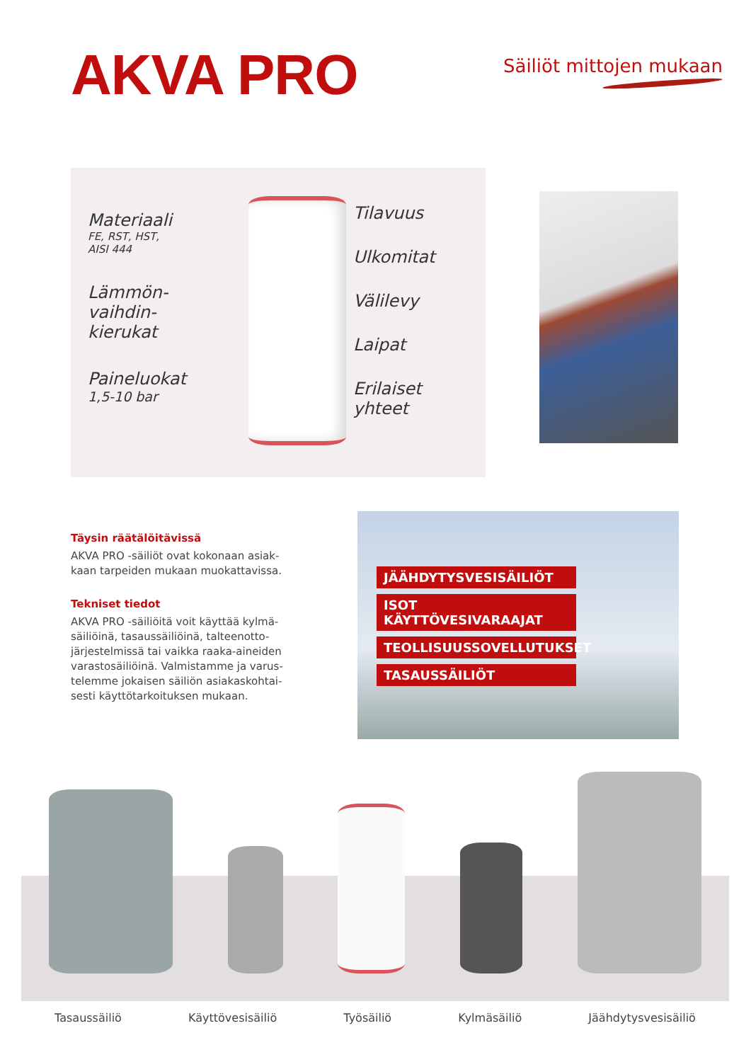AKVA PRO
Säiliöt mittojen mukaan
Materiaali
FE, RST, HST,
AISI 444
Lämmön-
vaihdin-
kierukat
Paineluokat
1,5-10 bar
Tilavuus
Ulkomitat
Välilevy
Laipat
Erilaiset
yhteet
Täysin räätälöitävissä
AKVA PRO -säiliöt ovat kokonaan asiak-kaan tarpeiden mukaan muokattavissa.
Tekniset tiedot
AKVA PRO -säiliöitä voit käyttää kylmä-säiliöinä, tasaussäiliöinä, talteenotto-järjestelmissä tai vaikka raaka-aineiden varastosäiliöinä. Valmistamme ja varus-telemme jokaisen säiliön asiakaskohtai-sesti käyttötarkoituksen mukaan.
JÄÄHDYTYSVESISÄILIÖT
ISOT KÄYTTÖVESIVARAAJAT
TEOLLISUUSSOVELLUTUKSET
TASAUSSÄILIÖT
Tasaussäiliö Käyttövesisäiliö Työsäiliö Kylmäsäiliö Jäähdytysvesisäiliö